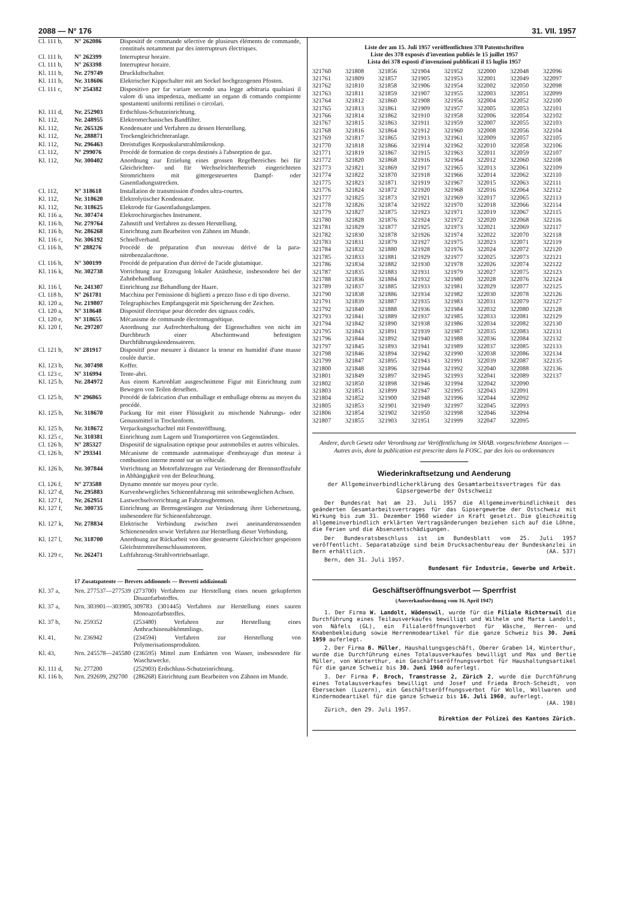2088 — N° 176 31. VII. 1957
| Cl. 111 b, | N° 262086 | Dispositif de commande sélective de plusieurs éléments de commande, constitués notamment par des interrupteurs électriques. |
| Cl. 111 b, | N° 262399 | Interrupteur horaire. |
| Cl. 111 b, | N° 263398 | Interrupteur horaire. |
| Kl. 111 b, | Nr. 279749 | Druckluftschalter. |
| Kl. 111 b, | Nr. 318606 | Elektrischer Kippschalter mit am Sockel hochgezogenen Pfosten. |
| Cl. 111 c, | N° 254382 | Dispositivo per far variare secondo una legge arbitraria qualsiasi il valore di una impedenza, mediante un organo di comando compiente spostamenti uniformi rettilinei o circolari. |
| Kl. 111 d, | Nr. 252903 | Erdschluss-Schutzeinrichtung. |
| Kl. 112, | Nr. 248955 | Elektromechanisches Bandfilter. |
| Kl. 112, | Nr. 265326 | Kondensator und Verfahren zu dessen Herstellung. |
| Kl. 112, | Nr. 288871 | Trockengleichrichteranlage. |
| Kl. 112, | Nr. 296463 | Dreistufiges Korpuskularstrahlmikroskop. |
| Cl. 112, | N° 299076 | Procédé de formation de corps destinés à l'absorption de gaz. |
| Kl. 112, | Nr. 300402 | Anordnung zur Erzielung eines grossen Regelbereiches bei für Gleichrichter- und für Wechselrichterbetrieb eingerichteten Stromrichtern mit gittergesteuerten Dampf- oder Gasentladungsstrecken. |
| Cl. 112, | N° 318618 | Installation de transmission d'ondes ultra-courtes. |
| Kl. 112, | Nr. 318620 | Elektrolytischer Kondensator. |
| Kl. 112, | Nr. 318625 | Elektrode für Gasentladungslampen. |
| Kl. 116 a, | Nr. 307474 | Elektrochirurgisches Instrument. |
| Kl. 116 b, | Nr. 279764 | Zahnstift und Verfahren zu dessen Herstellung. |
| Kl. 116 b, | Nr. 286268 | Einrichtung zum Bearbeiten von Zähnen im Munde. |
| Kl. 116 c, | Nr. 306192 | Schnellverband. |
| Cl. 116 h, | N° 288276 | Procédé de préparation d'un nouveau dérivé de la para-nitrobenzalacétone. |
| Cl. 116 h, | N° 300199 | Procédé de préparation d'un dérivé de l'acide glutamique. |
| Kl. 116 k, | Nr. 302738 | Vorrichtung zur Erzeugung lokaler Anästhesie, insbesondere bei der Zahnbehandlung. |
| Kl. 116 l, | Nr. 241307 | Einrichtung zur Behandlung der Haare. |
| Cl. 118 b, | N° 261781 | Macchina per l'emissione di biglietti a prezzo fisso e di tipo diverso. |
| Kl. 120 a, | Nr. 219807 | Telegraphisches Empfangsgerät mit Speicherung der Zeichen. |
| Cl. 120 a, | N° 318648 | Dispositif électrique pour décorder des signaux codés. |
| Cl. 120 e, | N° 318655 | Mécanisme de commande électromagnétique. |
| Kl. 120 f, | Nr. 297207 | Anordnung zur Aufrechterhaltung der Eigenschaften von nicht im Durchbruch einer Abschirmwand befestigten Durchführungskondensatoren. |
| Cl. 121 b, | N° 281917 | Dispositif pour mesurer à distance la teneur en humidité d'une masse coulée durcie. |
| Kl. 123 b, | Nr. 307498 | Koffer. |
| Cl. 123 c, | N° 316994 | Tente-abri. |
| Kl. 125 b, | Nr. 284972 | Aus einem Kartonblatt ausgeschnittene Figur mit Einrichtung zum Bewegen von Teilen derselben. |
| Cl. 125 b, | N° 296865 | Procédé de fabrication d'un emballage et emballage obtenu au moyen du procédé. |
| Kl. 125 b, | Nr. 318670 | Packung für mit einer Flüssigkeit zu mischende Nahrungs- oder Genussmittel in Trockenform. |
| Kl. 125 b, | Nr. 318672 | Verpackungsschachtel mit Fensteröffnung. |
| Kl. 125 c, | Nr. 310381 | Einrichtung zum Lagern und Transportieren von Gegenständen. |
| Cl. 126 b, | N° 285327 | Dispositif de signalisation optique pour automobiles et autres véhicules. |
| Cl. 126 b, | N° 293341 | Mécanisme de commande automatique d'embrayage d'un moteur à combustion interne monté sur un véhicule. |
| Kl. 126 b, | Nr. 307844 | Vorrichtung an Motorfahrzeugen zur Veränderung der Brennstoffzufuhr in Abhängigkeit von der Beleuchtung. |
| Cl. 126 f, | N° 273588 | Dynamo montée sur moyeu pour cycle. |
| Kl. 127 d, | Nr. 295883 | Kurvenbewegliches Schienenfahrzeug mit seitenbeweglichen Achsen. |
| Kl. 127 f, | Nr. 262951 | Lastwechselvorrichtung an Fahrzeugbremsen. |
| Kl. 127 f, | Nr. 300735 | Einrichtung an Bremsgestängen zur Veränderung ihrer Uebersetzung, insbesondere für Schienenfahrzeuge. |
| Kl. 127 k, | Nr. 278834 | Elektrische Verbindung zwischen zwei aneinanderstossenden Schienenenden sowie Verfahren zur Herstellung dieser Verbindung. |
| Kl. 127 l, | Nr. 318700 | Anordnung zur Rückarbeit von über gesteuerte Gleichrichter gespeisten Gleichstromreihenschlussmotoren. |
| Kl. 129 c, | Nr. 262471 | Luftfahrzeug-Strahlvortriebsanlage. |
17 Zusatzpatente — Brevets addionnels — Brevetti addizionali
| Kl. 37 a, | Nrn. 277537—277539 | (273700) Verfahren zur Herstellung eines neuen gekupferten Disazofarbstoffes. |
| Kl. 37 a, | Nrn. 303901—303905, | 309783 (301445) Verfahren zur Herstellung eines sauren Monoazofarbstoffes. |
| Kl. 37 b, | Nr. 259352 | (253480) Verfahren zur Herstellung eines Anthrachinonabkömmlings. |
| Kl. 41, | Nr. 236942 | (234594) Verfahren zur Herstellung von Polymerisationsprodukten. |
| Kl. 43, | Nrn. 245578—245580 | (236595) Mittel zum Enthärten von Wasser, insbesondere für Waschzwecke. |
| Kl. 111 d, | Nr. 277200 | (252903) Erdschluss-Schutzeinrichtung. |
| Kl. 116 b, | Nrn. 292699, 292700 | (286268) Einrichtung zum Bearbeiten von Zähnen im Munde. |
Liste der am 15. Juli 1957 veröffentlichten 378 Patentschriften
Liste des 378 exposés d'invention publiés le 15 juillet 1957
Lista dei 378 esposti d'invenzioni pubblicati il 15 luglio 1957
| 321760 | 321808 | 321856 | 321904 | 321952 | 322000 | 322048 | 322096 |
| 321761 | 321809 | 321857 | 321905 | 321953 | 322001 | 322049 | 322097 |
| 321762 | 321810 | 321858 | 321906 | 321954 | 322002 | 322050 | 322098 |
| 321763 | 321811 | 321859 | 321907 | 321955 | 322003 | 322051 | 322099 |
| 321764 | 321812 | 321860 | 321908 | 321956 | 322004 | 322052 | 322100 |
| 321765 | 321813 | 321861 | 321909 | 321957 | 322005 | 322053 | 322101 |
| 321766 | 321814 | 321862 | 321910 | 321958 | 322006 | 322054 | 322102 |
| 321767 | 321815 | 321863 | 321911 | 321959 | 322007 | 322055 | 322103 |
| 321768 | 321816 | 321864 | 321912 | 321960 | 322008 | 322056 | 322104 |
| 321769 | 321817 | 321865 | 321913 | 321961 | 322009 | 322057 | 322105 |
| 321770 | 321818 | 321866 | 321914 | 321962 | 322010 | 322058 | 322106 |
| 321771 | 321819 | 321867 | 321915 | 321963 | 322011 | 322059 | 322107 |
| 321772 | 321820 | 321868 | 321916 | 321964 | 322012 | 322060 | 322108 |
| 321773 | 321821 | 321869 | 321917 | 321965 | 322013 | 322061 | 322109 |
| 321774 | 321822 | 321870 | 321918 | 321966 | 322014 | 322062 | 322110 |
| 321775 | 321823 | 321871 | 321919 | 321967 | 322015 | 322063 | 322111 |
| 321776 | 321824 | 321872 | 321920 | 321968 | 322016 | 322064 | 322112 |
| 321777 | 321825 | 321873 | 321921 | 321969 | 322017 | 322065 | 322113 |
| 321778 | 321826 | 321874 | 321922 | 321970 | 322018 | 322066 | 322114 |
| 321779 | 321827 | 321875 | 321923 | 321971 | 322019 | 322067 | 322115 |
| 321780 | 321828 | 321876 | 321924 | 321972 | 322020 | 322068 | 322116 |
| 321781 | 321829 | 321877 | 321925 | 321973 | 322021 | 322069 | 322117 |
| 321782 | 321830 | 321878 | 321926 | 321974 | 322022 | 322070 | 322118 |
| 321783 | 321831 | 321879 | 321927 | 321975 | 322023 | 322071 | 322119 |
| 321784 | 321832 | 321880 | 321928 | 321976 | 322024 | 322072 | 322120 |
| 321785 | 321833 | 321881 | 321929 | 321977 | 322025 | 322073 | 322121 |
| 321786 | 321834 | 321882 | 321930 | 321978 | 322026 | 322074 | 322122 |
| 321787 | 321835 | 321883 | 321931 | 321979 | 322027 | 322075 | 322123 |
| 321788 | 321836 | 321884 | 321932 | 321980 | 322028 | 322076 | 322124 |
| 321789 | 321837 | 321885 | 321933 | 321981 | 322029 | 322077 | 322125 |
| 321790 | 321838 | 321886 | 321934 | 321982 | 322030 | 322078 | 322126 |
| 321791 | 321839 | 321887 | 321935 | 321983 | 322031 | 322079 | 322127 |
| 321792 | 321840 | 321888 | 321936 | 321984 | 322032 | 322080 | 322128 |
| 321793 | 321841 | 321889 | 321937 | 321985 | 322033 | 322081 | 322129 |
| 321794 | 321842 | 321890 | 321938 | 321986 | 322034 | 322082 | 322130 |
| 321795 | 321843 | 321891 | 321939 | 321987 | 322035 | 322083 | 322131 |
| 321796 | 321844 | 321892 | 321940 | 321988 | 322036 | 322084 | 322132 |
| 321797 | 321845 | 321893 | 321941 | 321989 | 322037 | 322085 | 322133 |
| 321798 | 321846 | 321894 | 321942 | 321990 | 322038 | 322086 | 322134 |
| 321799 | 321847 | 321895 | 321943 | 321991 | 322039 | 322087 | 322135 |
| 321800 | 321848 | 321896 | 321944 | 321992 | 322040 | 322088 | 322136 |
| 321801 | 321849 | 321897 | 321945 | 321993 | 322041 | 322089 | 322137 |
| 321802 | 321850 | 321898 | 321946 | 321994 | 322042 | 322090 | |
| 321803 | 321851 | 321899 | 321947 | 321995 | 322043 | 322091 | |
| 321804 | 321852 | 321900 | 321948 | 321996 | 322044 | 322092 | |
| 321805 | 321853 | 321901 | 321949 | 321997 | 322045 | 322093 | |
| 321806 | 321854 | 321902 | 321950 | 321998 | 322046 | 322094 | |
| 321807 | 321855 | 321903 | 321951 | 321999 | 322047 | 322095 | |
Andere, durch Gesetz oder Verordnung zur Veröffentlichung im SHAB. vorgeschriebene Anzeigen — Autres avis, dont la publication est prescrite dans la FOSC. par des lois ou ordonnances
Wiederinkraftsetzung und Aenderung
der Allgemeinverbindlicherklärung des Gesamtarbeitsvertrages für das Gipsergewerbe der Ostschweiz
Der Bundesrat hat am 23. Juli 1957 die Allgemeinverbindlichkeit des geänderten Gesamtarbeitsvertrages für das Gipsergewerbe der Ostschweiz mit Wirkung bis zum 31. Dezember 1960 wieder in Kraft gesetzt. Die gleichzeitig allgemeinverbindlich erklärten Vertragsänderungen beziehen sich auf die Löhne, die Ferien und die Absenzentschädigungen.
Der Bundesratsbeschluss ist im Bundesblatt vom 25. Juli 1957 veröffentlicht. Separatabzüge sind beim Drucksachenbureau der Bundeskanzlei in Bern erhältlich. (AA. 537)
Bern, den 31. Juli 1957.
Bundesamt für Industrie, Gewerbe und Arbeit.
Geschäftseröffnungsverbot — Sperrfrist
(Ausverkaufsordnung vom 16. April 1947)
1. Der Firma W. Landolt, Wädenswil, wurde für die Filiale Richterswil die Durchführung eines Teilausverkaufes bewilligt und Wilhelm und Marta Landolt, von Näfels (GL), ein Filialeröffnungsverbot für Wäsche, Herren- und Knabenbekleidung sowie Herrenmodeartikel für die ganze Schweiz bis 30. Juni 1959 auferlegt.
2. Der Firma B. Müller, Haushaltungsgeschäft, Oberer Graben 14, Winterthur, wurde die Durchführung eines Totalausverkaufes bewilligt und Max und Bertie Müller, von Winterthur, ein Geschäftseröffnungsverbot für Haushaltungsartikel für die ganze Schweiz bis 30. Juni 1960 auferlegt.
3. Der Firma F. Broch, Tramstrasse 2, Zürich 2, wurde die Durchführung eines Totalausverkaufes bewilligt und Josef und Frieda Broch-Scheidt, von Ebersecken (Luzern), ein Geschäftseröffnungsverbot für Wolle, Wollwaren und Kindermodeartikel für die ganze Schweiz bis 16. Juli 1960, auferlegt. (AA. 198)
Zürich, den 29. Juli 1957.
Direktion der Polizei des Kantons Zürich.